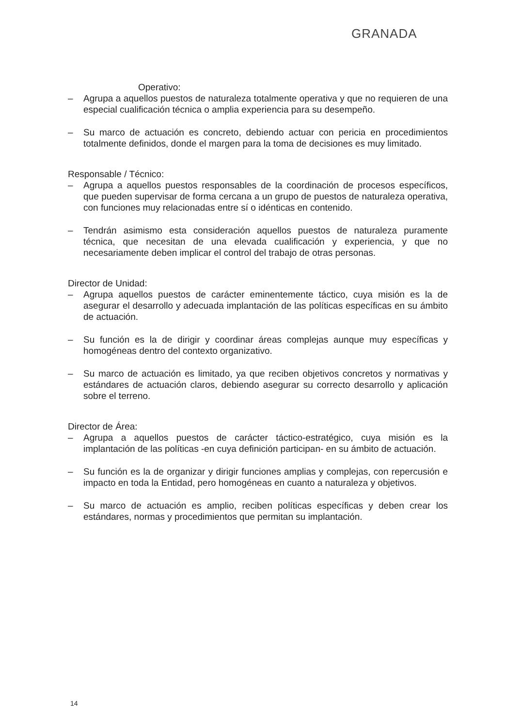GRANADA
Operativo:
– Agrupa a aquellos puestos de naturaleza totalmente operativa y que no requieren de una especial cualificación técnica o amplia experiencia para su desempeño.
– Su marco de actuación es concreto, debiendo actuar con pericia en procedimientos totalmente definidos, donde el margen para la toma de decisiones es muy limitado.
Responsable / Técnico:
– Agrupa a aquellos puestos responsables de la coordinación de procesos específicos, que pueden supervisar de forma cercana a un grupo de puestos de naturaleza operativa, con funciones muy relacionadas entre sí o idénticas en contenido.
– Tendrán asimismo esta consideración aquellos puestos de naturaleza puramente técnica, que necesitan de una elevada cualificación y experiencia, y que no necesariamente deben implicar el control del trabajo de otras personas.
Director de Unidad:
– Agrupa aquellos puestos de carácter eminentemente táctico, cuya misión es la de asegurar el desarrollo y adecuada implantación de las políticas específicas en su ámbito de actuación.
– Su función es la de dirigir y coordinar áreas complejas aunque muy específicas y homogéneas dentro del contexto organizativo.
– Su marco de actuación es limitado, ya que reciben objetivos concretos y normativas y estándares de actuación claros, debiendo asegurar su correcto desarrollo y aplicación sobre el terreno.
Director de Área:
– Agrupa a aquellos puestos de carácter táctico-estratégico, cuya misión es la implantación de las políticas -en cuya definición participan- en su ámbito de actuación.
– Su función es la de organizar y dirigir funciones amplias y complejas, con repercusión e impacto en toda la Entidad, pero homogéneas en cuanto a naturaleza y objetivos.
– Su marco de actuación es amplio, reciben políticas específicas y deben crear los estándares, normas y procedimientos que permitan su implantación.
14